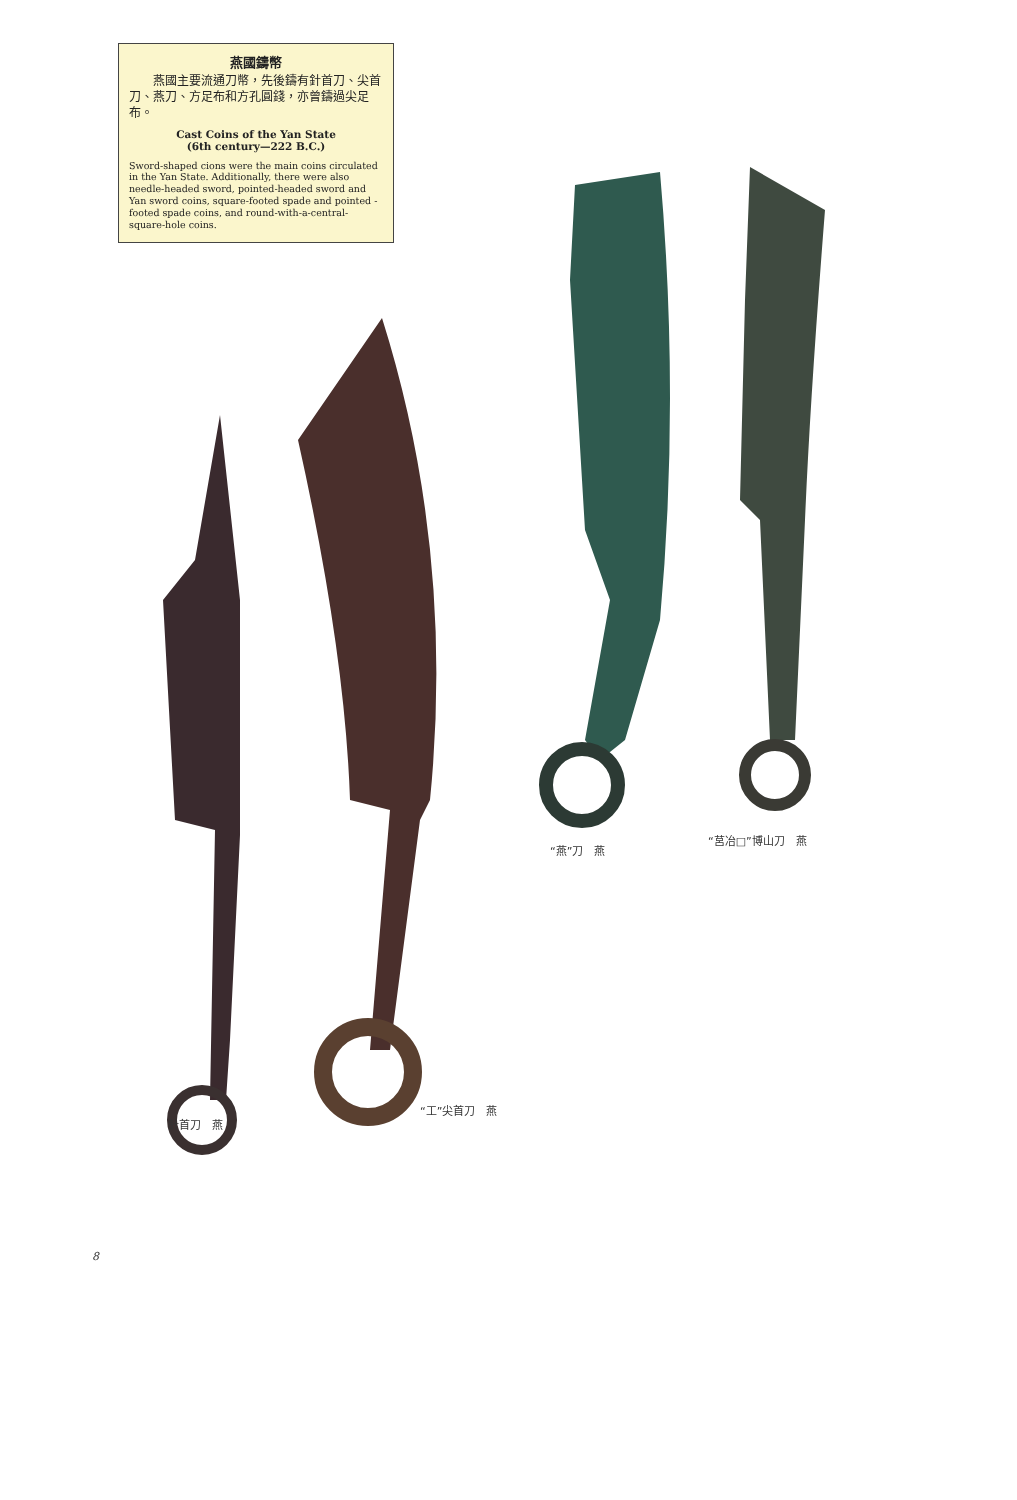燕國鑄幣
　　燕國主要流通刀幣，先後鑄有針首刀、尖首刀、燕刀、方足布和方孔圓錢，亦曾鑄過尖足布。
Cast Coins of the Yan State
(6th century—222 B.C.)
Sword-shaped cions were the main coins circulated in the Yan State. Additionally, there were also needle-headed sword, pointed-headed sword and Yan sword coins, square-footed spade and pointed -footed spade coins, and round-with-a-central-square-hole coins.
“燕”刀　燕
“莒冶□”博山刀　燕
針首刀　燕
“工”尖首刀　燕
8